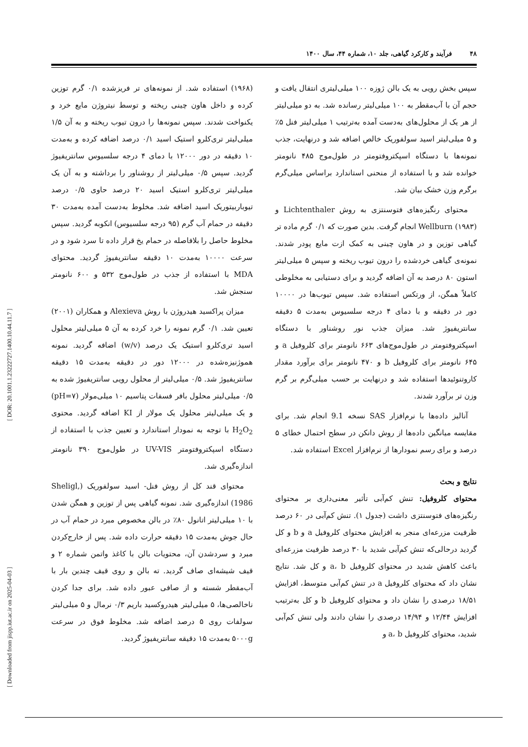۴۸ فرآیند و کارکرد گیاهی، جلد ۱۰، شماره ۴۴، سال ۱۴۰۰
(۱۹۶۸) استفاده شد. از نمونه‌های تر فریزشده ۰/۱ گرم توزین کرده و داخل هاون چینی ریخته و توسط نیتروژن مایع خرد و یکنواخت شدند. سپس نمونه‌ها را درون تیوب ریخته و به آن ۱/۵ میلی‌لیتر تری‌کلرو استیک اسید ۰/۱ درصد اضافه کرده و به‌مدت ۱۰ دقیقه در دور ۱۲۰۰۰ با دمای ۴ درجه سلسیوس سانتریفیوژ گردید. سپس ۰/۵ میلی‌لیتر از روشناور را برداشته و به آن یک میلی‌لیتر تری‌کلرو استیک اسید ۲۰ درصد حاوی ۰/۵ درصد تیوباربیتوریک اسید اضافه شد. مخلوط به‌دست آمده به‌مدت ۳۰ دقیقه در حمام آب گرم (۹۵ درجه سلسیوس) انکوبه گردید. سپس مخلوط حاصل را بلافاصله در حمام یخ قرار داده تا سرد شود و در سرعت ۱۰۰۰۰ به‌مدت ۱۰ دقیقه سانتریفیوژ گردید. محتوای MDA با استفاده از جذب در طول‌موج ۵۳۲ و ۶۰۰ نانومتر سنجش شد.
میزان پراکسید هیدروژن با روش Alexieva و همکاران (۲۰۰۱) تعیین شد. ۰/۱ گرم نمونه را خرد کرده به آن ۵ میلی‌لیتر محلول اسید تری‌کلرو استیک یک درصد (w/v) اضافه گردید. نمونه هموژنیزه‌شده در ۱۲۰۰۰ دور در دقیقه به‌مدت ۱۵ دقیقه سانتریفیوژ شد. ۰/۵ میلی‌لیتر از محلول رویی سانتریفیوژ شده به ۰/۵ میلی‌لیتر محلول بافر فسفات پتاسیم ۱۰ میلی‌مولار (pH=۷) و یک میلی‌لیتر محلول یک مولار از KI اضافه گردید. محتوی H<sub>2</sub>O<sub>2</sub> با توجه به نمودار استاندارد و تعیین جذب با استفاده از دستگاه اسپکتروفتومتر UV-VIS در طول‌موج ۳۹۰ نانومتر اندازه‌گیری شد.
محتوای قند کل از روش فنل- اسید سولفوریک (Sheligl, 1986) اندازه‌گیری شد. نمونه گیاهی پس از توزین و همگن شدن با ۱۰ میلی‌لیتر اتانول ۸۰٪ در بالن مخصوص مبرد در حمام آب در حال جوش به‌مدت ۱۵ دقیقه حرارت داده شد. پس از خارج‌کردن مبرد و سردشدن آن، محتویات بالن با کاغذ واتمن شماره ۲ و قیف شیشه‌ای صاف گردید. ته بالن و روی قیف چندین بار با آب‌مقطر شسته و از صافی عبور داده شد. برای جدا کردن ناخالصی‌ها، ۵ میلی‌لیتر هیدروکسید باریم ۰/۳ نرمال و ۵ میلی‌لیتر سولفات روی ۵ درصد اضافه شد. مخلوط فوق در سرعت ۵۰۰۰g به‌مدت ۱۵ دقیقه سانتریفیوژ گردید.
سپس بخش رویی به یک بالن ژوزه ۱۰۰ میلی‌لیتری انتقال یافت و حجم آن با آب‌مقطر به ۱۰۰ میلی‌لیتر رسانده شد. به دو میلی‌لیتر از هر یک از محلول‌های به‌دست آمده به‌ترتیب ۱ میلی‌لیتر فنل ۵٪ و ۵ میلی‌لیتر اسید سولفوریک خالص اضافه شد و درنهایت، جذب نمونه‌ها با دستگاه اسپکتروفتومتر در طول‌موج ۴۸۵ نانومتر خوانده شد و با استفاده از منحنی استاندارد براساس میلی‌گرم برگرم وزن خشک بیان شد.
محتوای رنگیزه‌های فتوسنتزی به روش Lichtenthaler و Wellburn (۱۹۸۳) انجام گرفت. بدین صورت که ۰/۱ گرم ماده تر گیاهی توزین و در هاون چینی به کمک ازت مایع پودر شدند. نمونه‌ی گیاهی خردشده را درون تیوب ریخته و سپس ۵ میلی‌لیتر استون ۸۰ درصد به آن اضافه گردید و برای دستیابی به مخلوطی کاملاً همگن، از ورتکس استفاده شد. سپس تیوب‌ها در ۱۰۰۰۰ دور در دقیقه و با دمای ۴ درجه سلسیوس به‌مدت ۵ دقیقه سانتریفیوژ شد. میزان جذب نور روشناور با دستگاه اسپکتروفتومتر در طول‌موج‌های ۶۶۳ نانومتر برای کلروفیل a و ۶۴۵ نانومتر برای کلروفیل b و ۴۷۰ نانومتر برای برآورد مقدار کاروتنوئیدها استفاده شد و درنهایت بر حسب میلی‌گرم بر گرم وزن تر برآورد شدند.
آنالیز داده‌ها با نرم‌افزار SAS نسخه 9.1 انجام شد. برای مقایسه میانگین داده‌ها از روش دانکن در سطح احتمال خطای ۵ درصد و برای رسم نمودارها از نرم‌افزار Excel استفاده شد.
نتایج و بحث
محتوای کلروفیل: تنش کم‌آبی تأثیر معنی‌داری بر محتوای رنگیزه‌های فتوسنتزی داشت (جدول ۱). تنش کم‌آبی در ۶۰ درصد ظرفیت مزرعه‌ای منجر به افزایش محتوای کلروفیل a و b و کل گردید درحالی‌که تنش کم‌آبی شدید با ۳۰ درصد ظرفیت مزرعه‌ای باعث کاهش شدید در محتوای کلروفیل a، b و کل شد. نتایج نشان داد که محتوای کلروفیل a در تنش کم‌آبی متوسط، افزایش ۱۸/۵۱ درصدی را نشان داد و محتوای کلروفیل b و کل به‌ترتیب افزایش ۱۲/۴۴ و ۱۴/۹۴ درصدی را نشان دادند ولی تنش کم‌آبی شدید، محتوای کلروفیل a، b و
[ Downloaded from jispp.iut.ac.ir on 2025-04-03 ] [ DOR: 20.1001.1.23222727.1400.10.44.11.7 ]